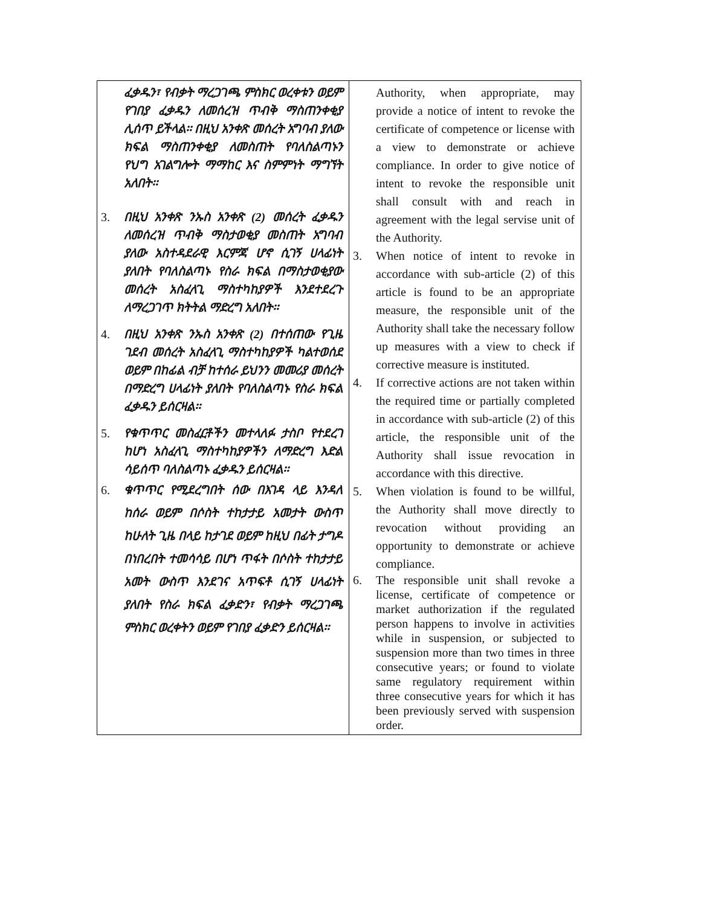| ፈቃዱን፣ የብቃት ማረጋገጫ ምስክር ወረቀቱን ወይም የገበያ ፈቃዱን ለመሰረዝ ጥብቅ ማስጠንቀቂያ ሊሰጥ ይችላል፡፡ በዚህ አንቀጽ መሰረት አግባብ ያለው ክፍል ማስጠንቀቂያ ለመስጠት የባለስልጣኑን የህግ አገልግሎት ማማከር እና ስምምነት ማግኘት አለበት፡፡ 3. በዚህ አንቀጽ ንኡስ አንቀጽ (2) መሰረት ፈቃዱን ለመሰረዝ ጥብቅ ማስታወቂያ መስጠት አግባብ ያለው አስተዳደራዊ እርምጃ ሆኖ ሲገኝ ሀላፊነት ያለበት የባለስልጣኑ የስራ ክፍል በማስታወቂያው መሰረት አስፈላጊ ማስተካከያዎች እንደተደረጉ ለማረጋገጥ ክትትል ማድረግ አለበት፡፡ 4. በዚህ አንቀጽ ንኡስ አንቀጽ (2) በተሰጠው የጊዜ ገደብ መሰረት አስፈላጊ ማስተካከያዎች ካልተወሰደ ወይም በከፊል ብቻ ከተሰራ ይህንን መመሪያ መሰረት በማድረግ ሀላፊነት ያለበት የባለስልጣኑ የስራ ክፍል ፈቃዱን ይሰርዛል፡፡ 5. የቁጥጥር መስፈርቶችን መተላለፉ ታስቦ የተደረገ ከሆነ አስፈላጊ ማስተካከያዎችን ለማድረግ እድል ሳይሰጥ ባለስልጣኑ ፈቃዱን ይሰርዛል፡፡ 6. ቁጥጥር የሚደረግበት ሰው በእገዳ ላይ እንዳለ ከሰራ ወይም በሶስት ተከታታይ አመታት ውስጥ ከሁለት ጊዜ በላይ ከታገደ ወይም ከዚህ በፊት ታግዶ በነበረበት ተመሳሳይ በሆነ ጥፋት በሶስት ተከታታይ አመት ውስጥ እንደገና አጥፍቶ ሲገኝ ሀላፊነት ያለበት የስራ ክፍል ፈቃድን፣ የብቃት ማረጋገጫ ምስክር ወረቀትን ወይም የገበያ ፈቃድን ይሰርዛል፡፡ | Authority, when appropriate, may provide a notice of intent to revoke the certificate of competence or license with a view to demonstrate or achieve compliance. In order to give notice of intent to revoke the responsible unit shall consult with and reach in agreement with the legal servise unit of the Authority. 3. When notice of intent to revoke in accordance with sub-article (2) of this article is found to be an appropriate measure, the responsible unit of the Authority shall take the necessary follow up measures with a view to check if corrective measure is instituted. 4. If corrective actions are not taken within the required time or partially completed in accordance with sub-article (2) of this article, the responsible unit of the Authority shall issue revocation in accordance with this directive. 5. When violation is found to be willful, the Authority shall move directly to revocation without providing an opportunity to demonstrate or achieve compliance. 6. The responsible unit shall revoke a license, certificate of competence or market authorization if the regulated person happens to involve in activities while in suspension, or subjected to suspension more than two times in three consecutive years; or found to violate same regulatory requirement within three consecutive years for which it has been previously served with suspension order. |